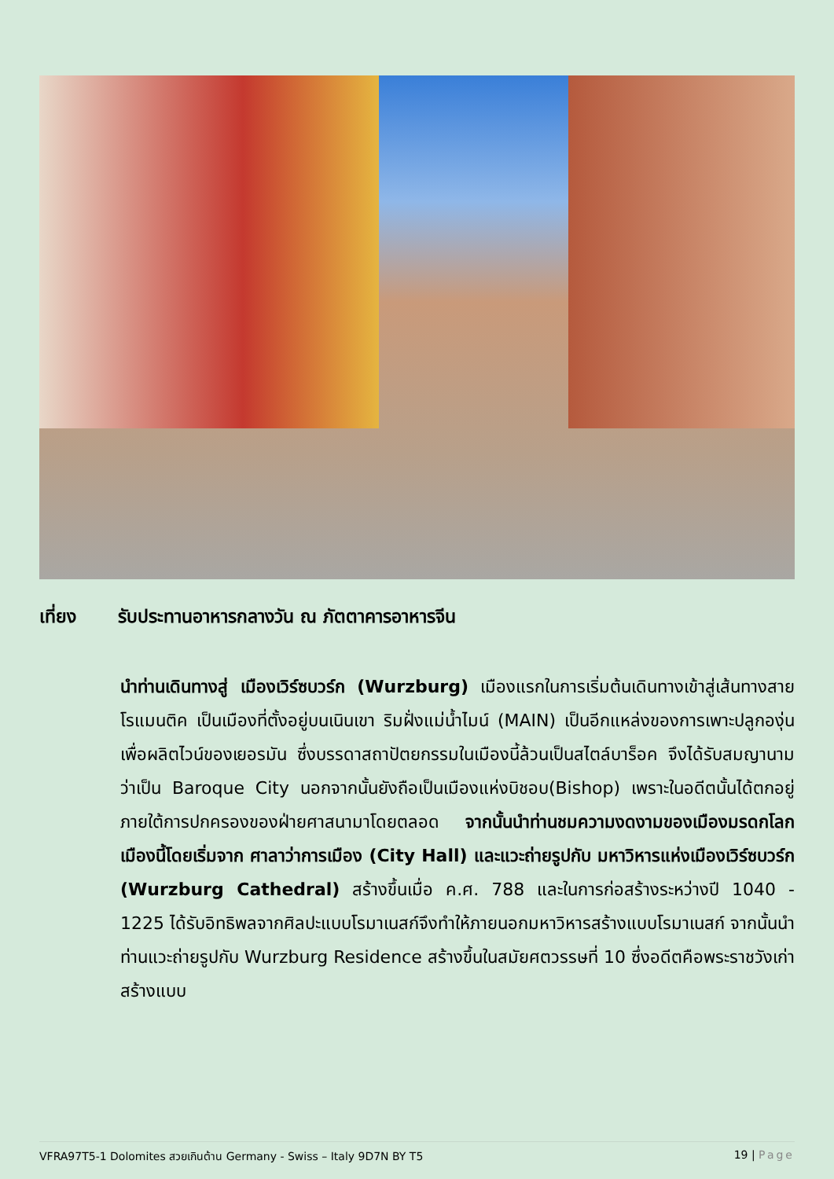เที่ยง รับประทานอาหารกลางวัน ณ ภัตตาคารอาหารจีน
นำท่านเดินทางสู่ เมืองเวิร์ซบวร์ก (Wurzburg) เมืองแรกในการเริ่มต้นเดินทางเข้าสู่เส้นทางสายโรแมนติค เป็นเมืองที่ตั้งอยู่บนเนินเขา ริมฝั่งแม่น้ำไมน์ (MAIN) เป็นอีกแหล่งของการเพาะปลูกองุ่นเพื่อผลิตไวน์ของเยอรมัน ซึ่งบรรดาสถาปัตยกรรมในเมืองนี้ล้วนเป็นสไตล์บาร็อค จึงได้รับสมญานามว่าเป็น Baroque City นอกจากนั้นยังถือเป็นเมืองแห่งบิชอบ(Bishop) เพราะในอดีตนั้นได้ตกอยู่ภายใต้การปกครองของฝ่ายศาสนามาโดยตลอด จากนั้นนำท่านชมความงดงามของเมืองมรดกโลกเมืองนี้โดยเริ่มจาก ศาลาว่าการเมือง (City Hall) และแวะถ่ายรูปกับ มหาวิหารแห่งเมืองเวิร์ซบวร์ก (Wurzburg Cathedral) สร้างขึ้นเมื่อ ค.ศ. 788 และในการก่อสร้างระหว่างปี 1040 - 1225 ได้รับอิทธิพลจากศิลปะแบบโรมาเนสก์จึงทำให้ภายนอกมหาวิหารสร้างแบบโรมาเนสก์ จากนั้นนำท่านแวะถ่ายรูปกับ Wurzburg Residence สร้างขึ้นในสมัยศตวรรษที่ 10 ซึ่งอดีตคือพระราชวังเก่าสร้างแบบ
VFRA97T5-1 Dolomites สวยเกินต้าน Germany - Swiss – Italy 9D7N BY T5 19 | Page